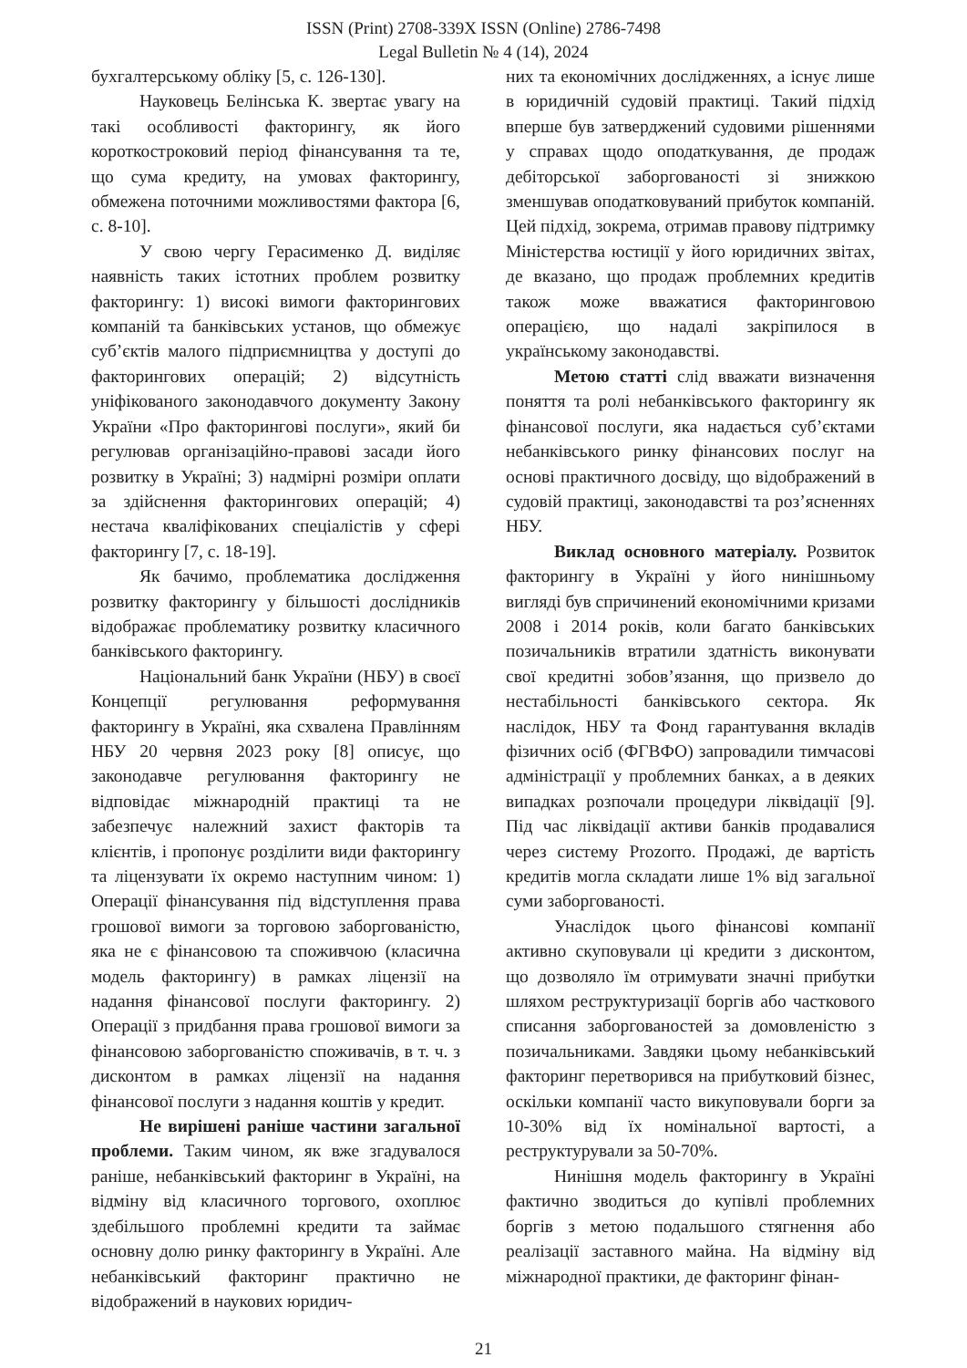ISSN (Print) 2708-339X ISSN (Online) 2786-7498
Legal Bulletin № 4 (14), 2024
бухгалтерському обліку [5, с. 126-130].
Науковець Белінська К. звертає увагу на такі особливості факторингу, як його короткостроковий період фінансування та те, що сума кредиту, на умовах факторингу, обмежена поточними можливостями фактора [6, с. 8-10].
У свою чергу Герасименко Д. виділяє наявність таких істотних проблем розвитку факторингу: 1) високі вимоги факторингових компаній та банківських установ, що обмежує суб’єктів малого підприємництва у доступі до факторингових операцій; 2) відсутність уніфікованого законодавчого документу Закону України «Про факторингові послуги», який би регулював організаційно-правові засади його розвитку в Україні; 3) надмірні розміри оплати за здійснення факторингових операцій; 4) нестача кваліфікованих спеціалістів у сфері факторингу [7, с. 18-19].
Як бачимо, проблематика дослідження розвитку факторингу у більшості дослідників відображає проблематику розвитку класичного банківського факторингу.
Національний банк України (НБУ) в своєї Концепції регулювання реформування факторингу в Україні, яка схвалена Правлінням НБУ 20 червня 2023 року [8] описує, що законодавче регулювання факторингу не відповідає міжнародній практиці та не забезпечує належний захист факторів та клієнтів, і пропонує розділити види факторингу та ліцензувати їх окремо наступним чином: 1) Операції фінансування під відступлення права грошової вимоги за торговою заборгованістю, яка не є фінансовою та споживчою (класична модель факторингу) в рамках ліцензії на надання фінансової послуги факторингу. 2) Операції з придбання права грошової вимоги за фінансовою заборгованістю споживачів, в т. ч. з дисконтом в рамках ліцензії на надання фінансової послуги з надання коштів у кредит.
Не вирішені раніше частини загальної проблеми. Таким чином, як вже згадувалося раніше, небанківський факторинг в Україні, на відміну від класичного торгового, охоплює здебільшого проблемні кредити та займає основну долю ринку факторингу в Україні. Але небанківський факторинг практично не відображений в наукових юридич-
них та економічних дослідженнях, а існує лише в юридичній судовій практиці. Такий підхід вперше був затверджений судовими рішеннями у справах щодо оподаткування, де продаж дебіторської заборгованості зі знижкою зменшував оподатковуваний прибуток компаній. Цей підхід, зокрема, отримав правову підтримку Міністерства юстиції у його юридичних звітах, де вказано, що продаж проблемних кредитів також може вважатися факторинговою операцією, що надалі закріпилося в українському законодавстві.
Метою статті слід вважати визначення поняття та ролі небанківського факторингу як фінансової послуги, яка надається суб’єктами небанківського ринку фінансових послуг на основі практичного досвіду, що відображений в судовій практиці, законодавстві та роз’ясненнях НБУ.
Виклад основного матеріалу. Розвиток факторингу в Україні у його нинішньому вигляді був спричинений економічними кризами 2008 і 2014 років, коли багато банківських позичальників втратили здатність виконувати свої кредитні зобов’язання, що призвело до нестабільності банківського сектора. Як наслідок, НБУ та Фонд гарантування вкладів фізичних осіб (ФГВФО) запровадили тимчасові адміністрації у проблемних банках, а в деяких випадках розпочали процедури ліквідації [9]. Під час ліквідації активи банків продавалися через систему Prozorro. Продажі, де вартість кредитів могла складати лише 1% від загальної суми заборгованості.
Унаслідок цього фінансові компанії активно скуповували ці кредити з дисконтом, що дозволяло їм отримувати значні прибутки шляхом реструктуризації боргів або часткового списання заборгованостей за домовленістю з позичальниками. Завдяки цьому небанківський факторинг перетворився на прибутковий бізнес, оскільки компанії часто викуповували борги за 10-30% від їх номінальної вартості, а реструктурували за 50-70%.
Нинішня модель факторингу в Україні фактично зводиться до купівлі проблемних боргів з метою подальшого стягнення або реалізації заставного майна. На відміну від міжнародної практики, де факторинг фінан-
21